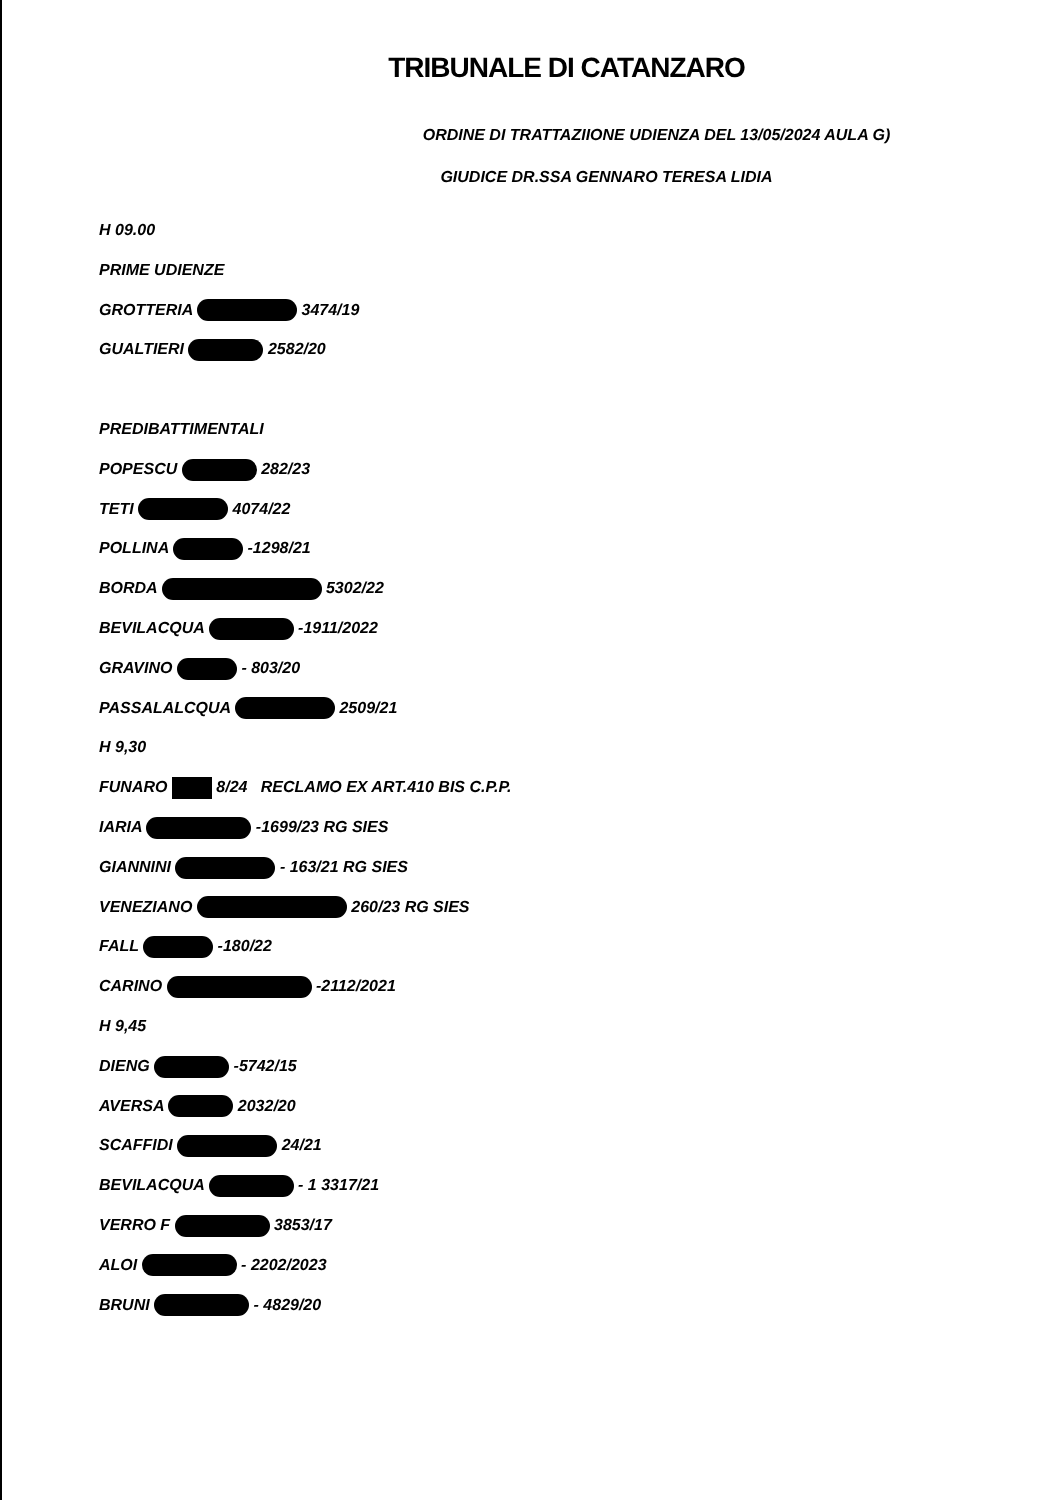TRIBUNALE DI CATANZARO
ORDINE DI TRATTAZIIONE UDIENZA DEL 13/05/2024 AULA G)
GIUDICE DR.SSA GENNARO TERESA LIDIA
H 09.00
PRIME UDIENZE
GROTTERIA 3474/19
GUALTIERI 2582/20
PREDIBATTIMENTALI
POPESCU 282/23
TETI 4074/22
POLLINA -1298/21
BORDA 5302/22
BEVILACQUA -1911/2022
GRAVINO - 803/20
PASSALALCQUA 2509/21
H 9,30
FUNARO 8/24 RECLAMO EX ART.410 BIS C.P.P.
IARIA -1699/23 RG SIES
GIANNINI - 163/21 RG SIES
VENEZIANO 260/23 RG SIES
FALL -180/22
CARINO -2112/2021
H 9,45
DIENG -5742/15
AVERSA 2032/20
SCAFFIDI 24/21
BEVILACQUA - 1 3317/21
VERRO F 3853/17
ALOI - 2202/2023
BRUNI - 4829/20